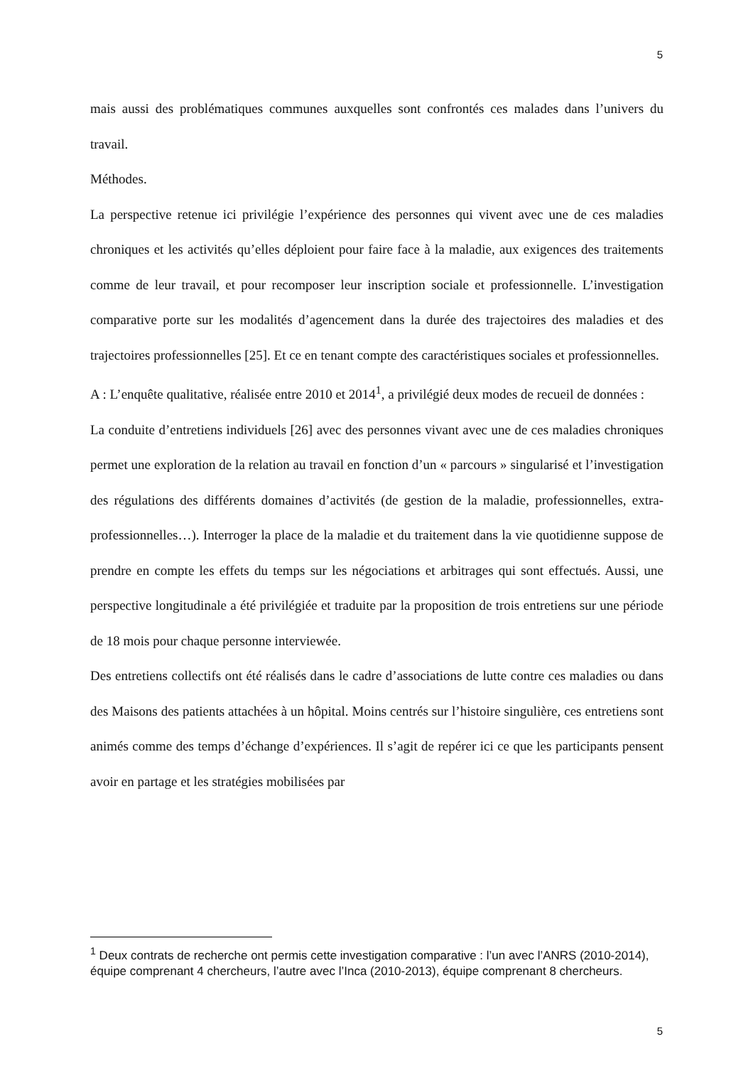5
mais aussi des problématiques communes auxquelles sont confrontés ces malades dans l’univers du travail.
Méthodes.
La perspective retenue ici privilégie l’expérience des personnes qui vivent avec une de ces maladies chroniques et les activités qu’elles déploient pour faire face à la maladie, aux exigences des traitements comme de leur travail, et pour recomposer leur inscription sociale et professionnelle. L’investigation comparative porte sur les modalités d’agencement dans la durée des trajectoires des maladies et des trajectoires professionnelles [25]. Et ce en tenant compte des caractéristiques sociales et professionnelles.
A : L’enquête qualitative, réalisée entre 2010 et 2014<sup>1</sup>, a privilégié deux modes de recueil de données :
La conduite d’entretiens individuels [26] avec des personnes vivant avec une de ces maladies chroniques permet une exploration de la relation au travail en fonction d’un « parcours » singularisé et l’investigation des régulations des différents domaines d’activités (de gestion de la maladie, professionnelles, extra-professionnelles…). Interroger la place de la maladie et du traitement dans la vie quotidienne suppose de prendre en compte les effets du temps sur les négociations et arbitrages qui sont effectués. Aussi, une perspective longitudinale a été privilégiée et traduite par la proposition de trois entretiens sur une période de 18 mois pour chaque personne interviewée.
Des entretiens collectifs ont été réalisés dans le cadre d’associations de lutte contre ces maladies ou dans des Maisons des patients attachées à un hôpital. Moins centrés sur l’histoire singulière, ces entretiens sont animés comme des temps d’échange d’expériences. Il s’agit de repérer ici ce que les participants pensent avoir en partage et les stratégies mobilisées par
<sup>1</sup> Deux contrats de recherche ont permis cette investigation comparative : l’un avec l’ANRS (2010-2014), équipe comprenant 4 chercheurs, l’autre avec l’Inca (2010-2013), équipe comprenant 8 chercheurs.
5